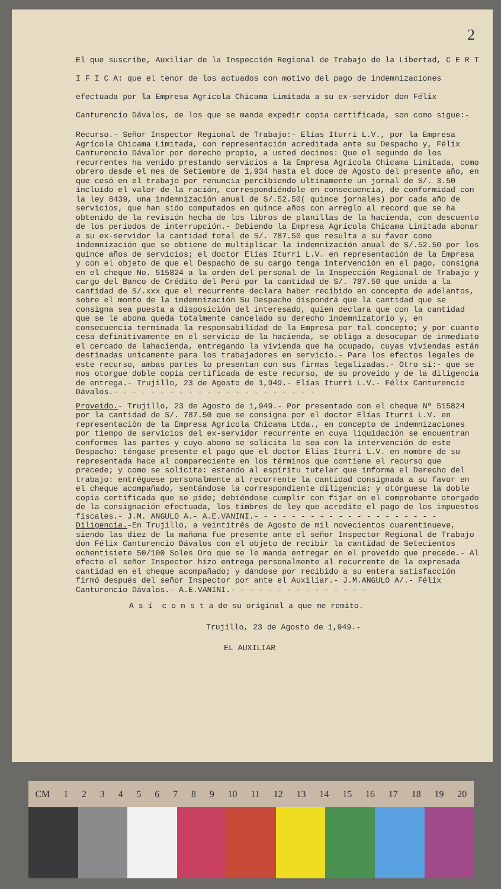2
El que suscribe, Auxiliar de la Inspección Regional de Trabajo de la Libertad, C E R T I F I C A: que el tenor de los actuados con motivo del pago de indemnizaciones efectuada por la Empresa Agrícola Chicama Limitada a su ex-servidor don Félix Canturencio Dávalos, de los que se manda expedir copia certificada, son como sigue:-
Recurso.- Señor Inspector Regional de Trabajo:- Elías Iturri L.V., por la Empresa Agrícola Chicama Limitada, con representación acreditada ante su Despacho y, Félix Canturencio Dávalor por derecho propio, a usted decimos: Que el segundo de los recurrentes ha venido prestando servicios a la Empresa Agrícola Chicama Limitada, como obrero desde el mes de Setiembre de 1,934 hasta el doce de Agosto del presente año, en que cesó en el trabajo por renuncia percibiendo ultimamente un jornal de S/. 3.50 incluído el valor de la ración, correspondiéndole en consecuencia, de conformidad con la ley 8439, una indemnización anual de S/.52.50( quince jornales) por cada año de servicios, que han sido computados en quince años con arreglo al record que se ha obtenido de la revisión hecha de los libros de planillas de la hacienda, con descuento de los períodos de interrupción.- Debiendo la Empresa Agrícola Chicama Limitada abonar a su ex-servidor la cantidad total de S/. 787.50 que resulta a su favor como indemnización que se obtiene de multiplicar la indemnización anual de S/.52.50 por los quince años de servicios; el doctor Elías Iturri L.V. en representación de la Empresa y con el objeto de que el Despacho de su cargo tenga intervención en el pago, consigna en el cheque No. 515824 a la orden del personal de la Inspección Regional de Trabajo y cargo del Banco de Crédito del Perú por la cantidad de S/. 787.50 que unida a la cantidad de S/.xxx que el recurrente declara haber recibido en concepto de adelantos, sobre el monto de la indemnización Su Despacho dispondrá que la cantidad que se consigna sea puesta a disposición del interesado, quien declara que con la cantidad que se le abona queda totalmente cancelado su derecho indemnizatorio y, en consecuencia terminada la responsabilidad de la Empresa por tal concepto; y por cuanto cesa definitivamente en el servicio de la hacienda, se obliga a desocupar de inmediato el cercado de lahacienda, entregando la vivienda que ha ocupado, cuyas viviendas están destinadas unicamente para los trabajadores en servicio.- Para los efectos legales de este recurso, ambas partes lo presentan con sus firmas legalizadas.- Otro sí:- que se nos otorgue doble copia certificada de este recurso, de su proveído y de la diligencia de entrega.- Trujillo, 23 de Agosto de 1,949.- Elías Iturri L.V.- Félix Canturencio Dávalos.- - - - - - - - - - - - - - - - - - - - - -
Proveído.- Trujillo, 23 de Agosto de 1,949.- Por presentado con el cheque Nº 515824 por la cantidad de S/. 787.50 que se consigna por el doctor Elías Iturri L.V. en representación de la Empresa Agrícola Chicama Ltda., en concepto de indemnizaciones por tiempo de servicios del ex-servidor recurrente en cuya liquidación se encuentran conformes las partes y cuyo abono se solicita lo sea con la intervención de este Despacho: téngase presente el pago que el doctor Elías Iturri L.V. en nombre de su representada hace al compareciente en los términos que contiene el recurso que precede; y como se solicita: estando al espíritu tutelar que informa el Derecho del trabajo: entréguese personalmente al recurrente la cantidad consignada a su favor en el cheque acompañado, sentándose la correspondiente diligencia; y otórguese la doble copia certificada que se pide; debiéndose cumplir con fijar en el comprobante otorgado de la consignación efectuada, los timbres de ley que acredite el pago de los impuestos fiscales.- J.M. ANGULO A.- A.E.VANINI.- - - - - - - - - - - - - - - - - - - -
Diligencia.-En Trujillo, a veintitrés de Agosto de mil novecientos cuarentinueve, siendo las diez de la mañana fue presente ante el señor Inspector Regional de Trabajo don Félix Canturencio Dávalos con el objeto de recibir la cantidad de Setecientos ochentisiete 50/100 Soles Oro que se le manda entregar en el proveído que precede.- Al efecto el señor Inspector hizo entrega personalmente al recurrente de la expresada cantidad en el cheque acompañado; y dándose por recibido a su entera satisfacción firmó después del señor Inspector por ante el Auxiliar.- J.M.ANGULO A/.- Félix Canturencio Dávalos.- A.E.VANINI.- - - - - - - - - - - - - - -
A s í c o n s t a de su original a que me remito.
Trujillo, 23 de Agosto de 1,949.-
EL AUXILIAR
CM 123456789 10 11 12 13 14 15 16 17 18 19 20